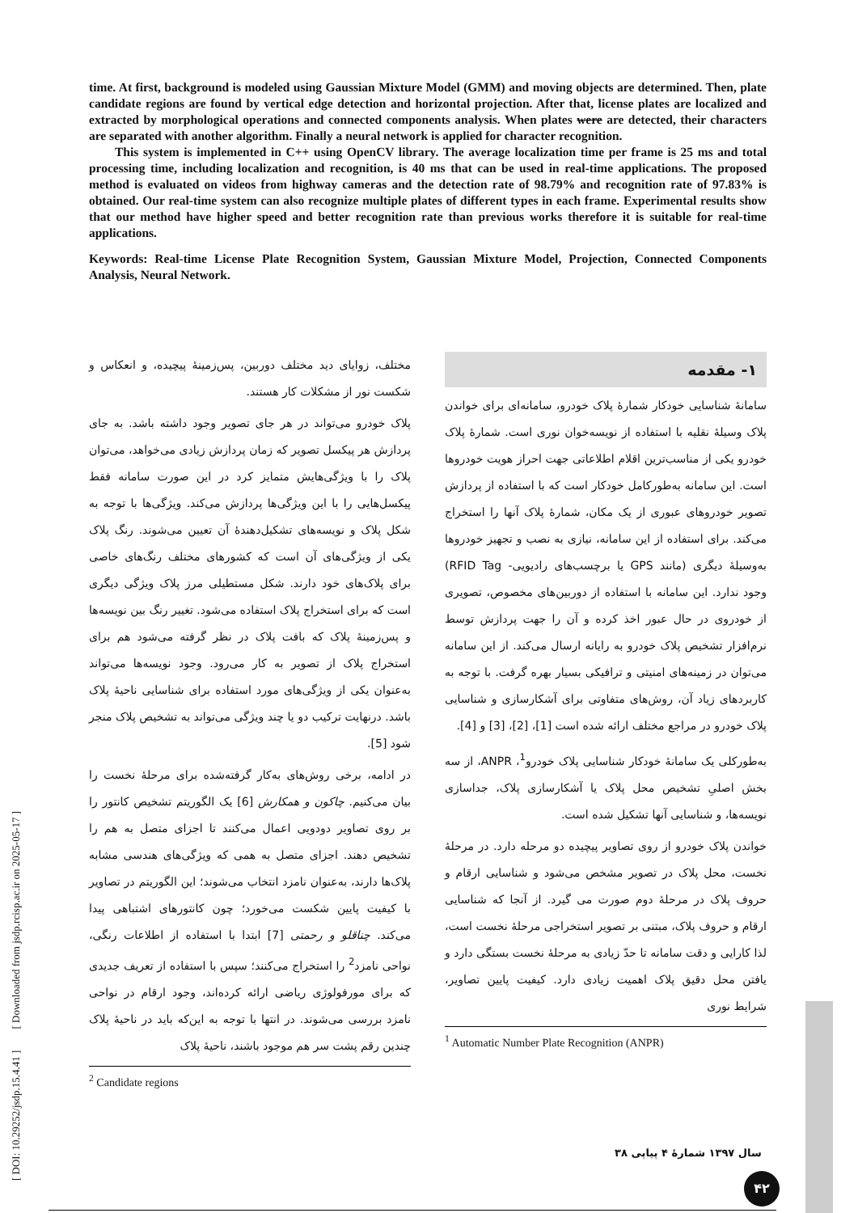time. At first, background is modeled using Gaussian Mixture Model (GMM) and moving objects are determined. Then, plate candidate regions are found by vertical edge detection and horizontal projection. After that, license plates are localized and extracted by morphological operations and connected components analysis. When plates were are detected, their characters are separated with another algorithm. Finally a neural network is applied for character recognition.
This system is implemented in C++ using OpenCV library. The average localization time per frame is 25 ms and total processing time, including localization and recognition, is 40 ms that can be used in real-time applications. The proposed method is evaluated on videos from highway cameras and the detection rate of 98.79% and recognition rate of 97.83% is obtained. Our real-time system can also recognize multiple plates of different types in each frame. Experimental results show that our method have higher speed and better recognition rate than previous works therefore it is suitable for real-time applications.
Keywords: Real-time License Plate Recognition System, Gaussian Mixture Model, Projection, Connected Components Analysis, Neural Network.
۱- مقدمه
سامانۀ شناسایی خودکار شمارۀ پلاک خودرو، سامانه‌ای برای خواندن پلاک وسیلۀ نقلیه با استفاده از نویسه‌خوان نوری است. شمارۀ پلاک خودرو یکی از مناسب‌ترین اقلام اطلاعاتی جهت احراز هویت خودروها است. این سامانه به‌طورکامل خودکار است که با استفاده از پردازش تصویر خودروهای عبوری از یک مکان، شمارۀ پلاک آنها را استخراج می‌کند. برای استفاده از این سامانه، نیازی به نصب و تجهیز خودروها به‌وسیلۀ دیگری (مانند GPS یا برچسب‌های رادیویی- RFID Tag) وجود ندارد. این سامانه با استفاده از دوربین‌های مخصوص، تصویری از خودروی در حال عبور اخذ کرده و آن را جهت پردازش توسط نرم‌افزار تشخیص پلاک خودرو به رایانه ارسال می‌کند. از این سامانه می‌توان در زمینه‌های امنیتی و ترافیکی بسیار بهره گرفت. با توجه به کاربردهای زیاد آن، روش‌های متفاوتی برای آشکارسازی و شناسایی پلاک خودرو در مراجع مختلف ارائه شده است [1]، [2]، [3] و [4].
به‌طورکلی یک سامانۀ خودکار شناسایی پلاک خودرو<sup>1</sup>، ANPR، از سه بخش اصلیِ تشخیص محل پلاک یا آشکارسازی پلاک، جداسازی نویسه‌ها، و شناسایی آنها تشکیل شده است.
خواندن پلاک خودرو از روی تصاویر پیچیده دو مرحله دارد. در مرحلۀ نخست، محل پلاک در تصویر مشخص می‌شود و شناسایی ارقام و حروف پلاک در مرحلۀ دوم صورت می گیرد. از آنجا که شناسایی ارقام و حروف پلاک، مبتنی بر تصویر استخراجی مرحلۀ نخست است، لذا کارایی و دقت سامانه تا حدّ زیادی به مرحلۀ نخست بستگی دارد و یافتن محل دقیق پلاک اهمیت زیادی دارد. کیفیت پایین تصاویر، شرایط نوری
<sup>1</sup> Automatic Number Plate Recognition (ANPR)
مختلف، زوایای دید مختلف دوربین، پس‌زمینۀ پیچیده، و انعکاس و شکست نور از مشکلات کار هستند.
پلاک خودرو می‌تواند در هر جای تصویر وجود داشته باشد. به جای پردازش هر پیکسل تصویر که زمان پردازش زیادی می‌خواهد، می‌توان پلاک را با ویژگی‌هایش متمایز کرد در این صورت سامانه فقط پیکسل‌هایی را با این ویژگی‌ها پردازش می‌کند. ویژگی‌ها با توجه به شکل پلاک و نویسه‌های تشکیل‌دهندۀ آن تعیین می‌شوند. رنگ پلاک یکی از ویژگی‌های آن است که کشورهای مختلف رنگ‌های خاصی برای پلاک‌های خود دارند. شکل مستطیلی مرز پلاک ویژگی دیگری است که برای استخراج پلاک استفاده می‌شود. تغییر رنگ بین نویسه‌ها و پس‌زمینۀ پلاک که بافت پلاک در نظر گرفته می‌شود هم برای استخراج پلاک از تصویر به کار می‌رود. وجود نویسه‌ها می‌تواند به‌عنوان یکی از ویژگی‌های مورد استفاده برای شناسایی ناحیۀ پلاک باشد. درنهایت ترکیب دو یا چند ویژگی می‌تواند به تشخیص پلاک منجر شود [5].
در ادامه، برخی روش‌های به‌کار گرفته‌شده برای مرحلۀ نخست را بیان می‌کنیم. چاکون و همکارش [6] یک الگوریتم تشخیص کانتور را بر روی تصاویر دودویی اعمال می‌کنند تا اجزای متصل به هم را تشخیص دهند. اجزای متصل به همی که ویژگی‌های هندسی مشابه پلاک‌ها دارند، به‌عنوان نامزد انتخاب می‌شوند؛ این الگوریتم در تصاویر با کیفیت پایین شکست می‌خورد؛ چون کانتورهای اشتباهی پیدا می‌کند. چناقلو و رحمتی [7] ابتدا با استفاده از اطلاعات رنگی، نواحی نامزد<sup>2</sup> را استخراج می‌کنند؛ سپس با استفاده از تعریف جدیدی که برای مورفولوژی ریاضی ارائه کرده‌اند، وجود ارقام در نواحی نامزد بررسی می‌شوند. در انتها با توجه به این‌که باید در ناحیۀ پلاک چندین رقم پشت سر هم موجود باشند، ناحیۀ پلاک
<sup>2</sup> Candidate regions
[ DOI: 10.29252/jsdp.15.4.41 ] [ Downloaded from jsdp.rcisp.ac.ir on 2025-05-17 ]
سال ۱۳۹۷ شمارۀ ۴ پیاپی ۳۸
۴۲